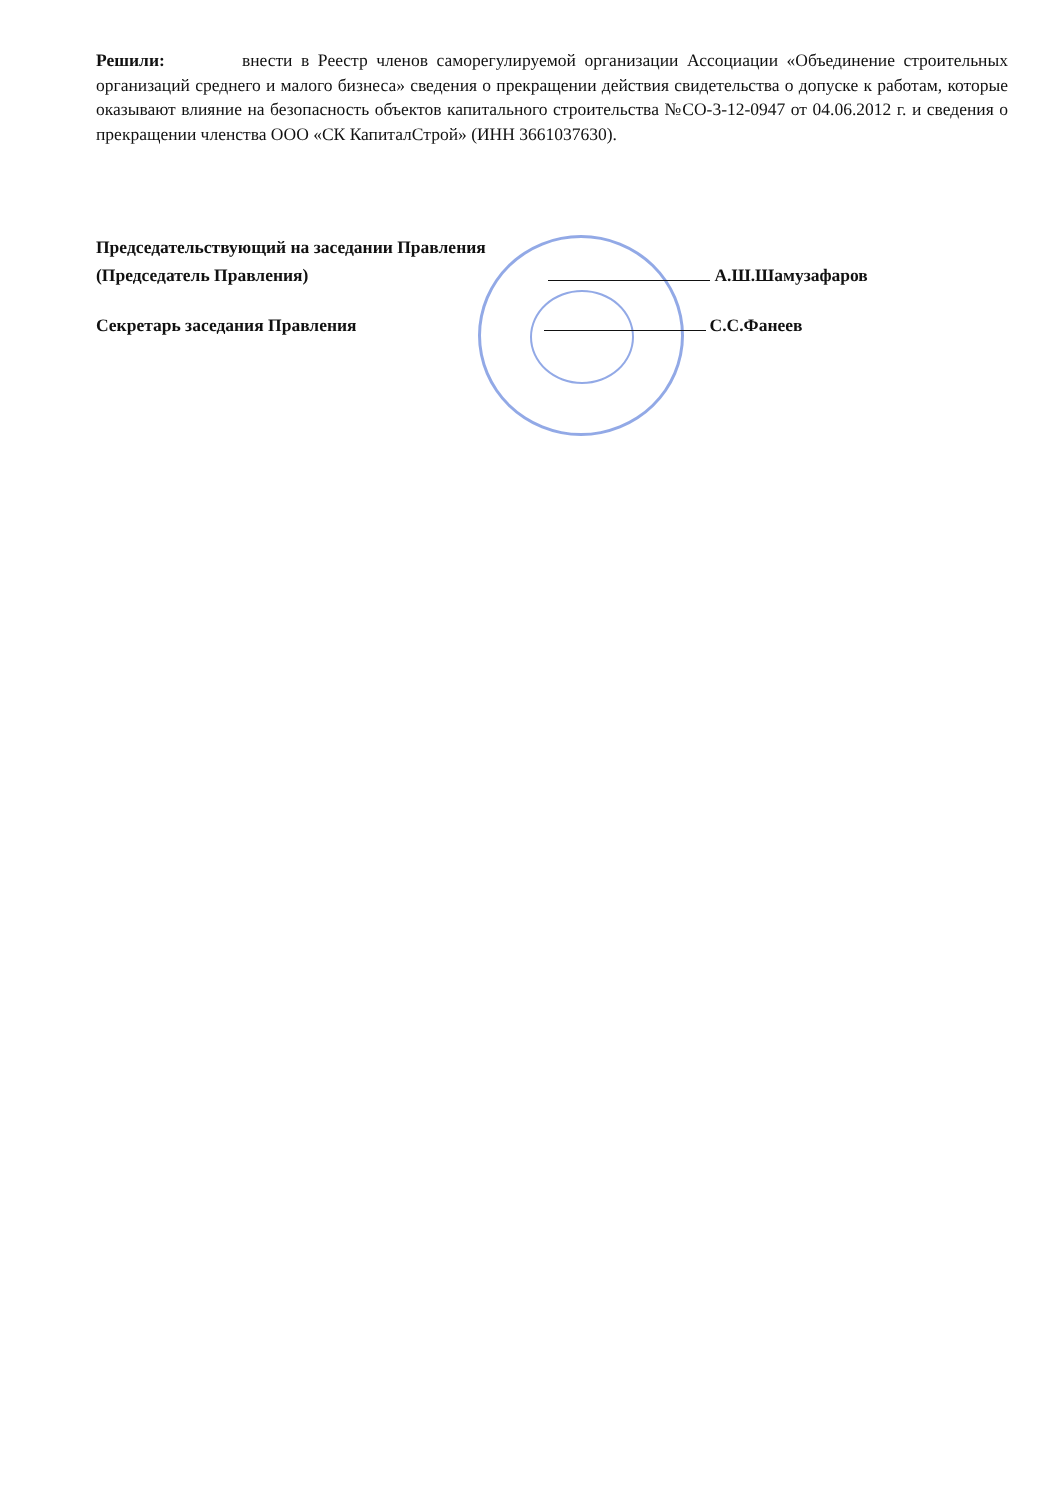Решили: внести в Реестр членов саморегулируемой организации Ассоциации «Объединение строительных организаций среднего и малого бизнеса» сведения о прекращении действия свидетельства о допуске к работам, которые оказывают влияние на безопасность объектов капитального строительства №СО-3-12-0947 от 04.06.2012 г. и сведения о прекращении членства ООО «СК КапиталСтрой» (ИНН 3661037630).
Председательствующий на заседании Правления
(Председатель Правления) А.Ш.Шамузафаров
Секретарь заседания Правления С.С.Фанеев